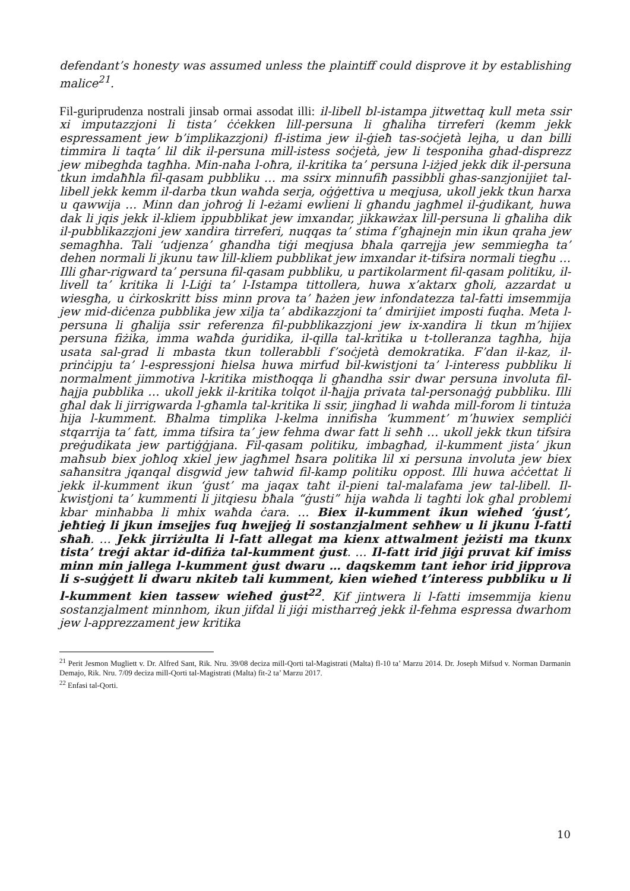defendant’s honesty was assumed unless the plaintiff could disprove it by establishing malice<sup>21</sup>.
Fil-guriprudenza nostrali jinsab ormai assodat illi: il-libell bl-istampa jitwettaq kull meta ssir xi imputazzjoni li tista’ ċċekken lill-persuna li għaliha tirreferi (kemm jekk espressament jew b’implikazzjoni) fl-istima jew il-ġieħ tas-soċjetà lejha, u dan billi timmira li taqta’ lil dik il-persuna mill-istess soċjetà, jew li tesponiha ghad-disprezz jew mibeghda tagħha. Min-naħa l-oħra, il-kritika ta’ persuna l-iżjed jekk dik il-persuna tkun imdaħħla fil-qasam pubbliku … ma ssirx minnufiħ passibbli ghas-sanzjonijiet tal-libell jekk kemm il-darba tkun waħda serja, oġġettiva u meqjusa, ukoll jekk tkun ħarxa u qawwija … Minn dan joħroġ li l-eżami ewlieni li għandu jagħmel il-ġudikant, huwa dak li jqis jekk il-kliem ippubblikat jew imxandar, jikkawżax lill-persuna li għaliha dik il-pubblikazzjoni jew xandira tirreferi, nuqqas ta’ stima f’għajnejn min ikun qraha jew semagħha. Tali ‘udjenza’ għandha tiġi meqjusa bħala qarrejja jew semmiegħa ta’ dehen normali li jkunu taw lill-kliem pubblikat jew imxandar it-tifsira normali tiegħu … Illi għar-rigward ta’ persuna fil-qasam pubbliku, u partikolarment fil-qasam politiku, il-livell ta’ kritika li l-Liġi ta’ l-Istampa tittollera, huwa x’aktarx għoli, azzardat u wiesgħa, u ċirkoskritt biss minn prova ta’ ħażen jew infondatezza tal-fatti imsemmija jew mid-diċenza pubblika jew xilja ta’ abdikazzjoni ta’ dmirijiet imposti fuqha. Meta l-persuna li għalija ssir referenza fil-pubblikazzjoni jew ix-xandira li tkun m’hijiex persuna fiżika, imma waħda ġuridika, il-qilla tal-kritika u t-tolleranza tagħha, hija usata sal-grad li mbasta tkun tollerabbli f’soċjetà demokratika. F’dan il-kaz, il-prinċipju ta’ l-espressjoni ħielsa huwa mirfud bil-kwistjoni ta’ l-interess pubbliku li normalment jimmotiva l-kritika mistħoqqa li għandha ssir dwar persuna involuta fil-ħajja pubblika … ukoll jekk il-kritika tolqot il-ħajja privata tal-personaġġ pubbliku. Illi għal dak li jirrigwarda l-għamla tal-kritika li ssir, jingħad li waħda mill-forom li tintuża hija l-kumment. Bħalma timplika l-kelma innifisha ‘kumment’ m’huwiex sempliċi stqarrija ta’ fatt, imma tifsira ta’ jew fehma dwar fatt li seħħ … ukoll jekk tkun tifsira preġudikata jew partiġġjana. Fil-qasam politiku, imbagħad, il-kumment jista’ jkun maħsub biex joħloq xkiel jew jagħmel ħsara politika lil xi persuna involuta jew biex saħansitra jqanqal disgwid jew taħwid fil-kamp politiku oppost. Illi huwa aċċettat li jekk il-kumment ikun ‘ġust’ ma jaqax taħt il-pieni tal-malafama jew tal-libell. Il-kwistjoni ta’ kummenti li jitqiesu bħala “ġusti” hija waħda li tagħti lok għal problemi kbar minħabba li mhix waħda ċara. … Biex il-kumment ikun wieħed ‘ġust’, jeħtieġ li jkun imsejjes fuq hwejjeġ li sostanzjalment seħħew u li jkunu l-fatti sħaħ. … Jekk jirriżulta li l-fatt allegat ma kienx attwalment jeżisti ma tkunx tista’ treġi aktar id-difiża tal-kumment ġust. … Il-fatt irid jiġi pruvat kif imiss minn min jallega l-kumment ġust dwaru … daqskemm tant ieħor irid jipprova li s-suġġett li dwaru nkiteb tali kumment, kien wieħed t’interess pubbliku u li l-kumment kien tassew wieħed ġust<sup>22</sup>. Kif jintwera li l-fatti imsemmija kienu sostanzjalment minnhom, ikun jifdal li jiġi mistharreġ jekk il-fehma espressa dwarhom jew l-apprezzament jew kritika
<sup>21</sup> Perit Jesmon Mugliett v. Dr. Alfred Sant, Rik. Nru. 39/08 deciza mill-Qorti tal-Magistrati (Malta) fl-10 ta’ Marzu 2014. Dr. Joseph Mifsud v. Norman Darmanin Demajo, Rik. Nru. 7/09 deciza mill-Qorti tal-Magistrati (Malta) fit-2 ta’ Marzu 2017.
<sup>22</sup> Enfasi tal-Qorti.
10